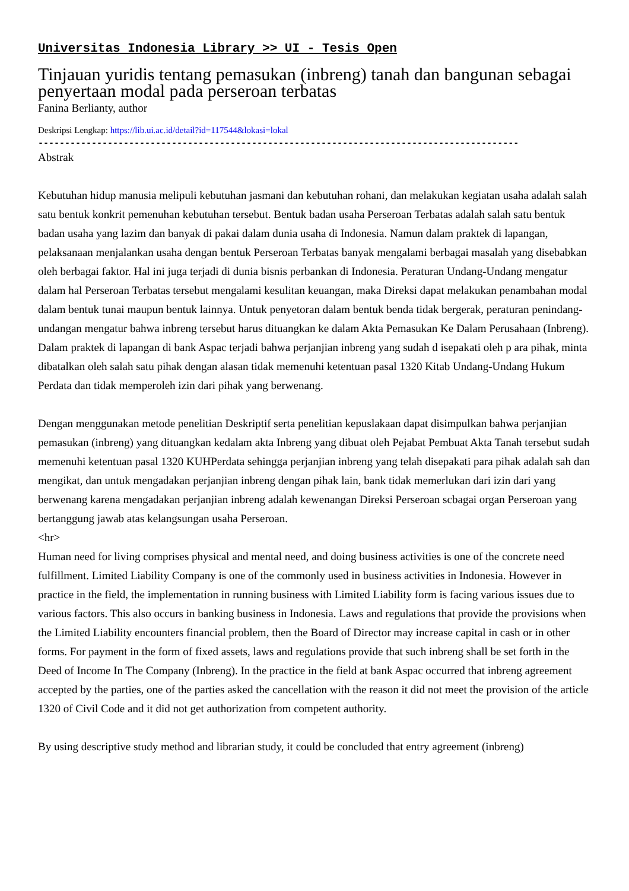Universitas Indonesia Library >> UI - Tesis Open
Tinjauan yuridis tentang pemasukan (inbreng) tanah dan bangunan sebagai penyertaan modal pada perseroan terbatas
Fanina Berlianty, author
Deskripsi Lengkap: https://lib.ui.ac.id/detail?id=117544&lokasi=lokal
------------------------------------------------------------------------------------------
Abstrak
Kebutuhan hidup manusia melipuli kebutuhan jasmani dan kebutuhan rohani, dan melakukan kegiatan usaha adalah salah satu bentuk konkrit pemenuhan kebutuhan tersebut. Bentuk badan usaha Perseroan Terbatas adalah salah satu bentuk badan usaha yang lazim dan banyak di pakai dalam dunia usaha di Indonesia. Namun dalam praktek di lapangan, pelaksanaan menjalankan usaha dengan bentuk Perseroan Terbatas banyak mengalami berbagai masalah yang disebabkan oleh berbagai faktor. Hal ini juga terjadi di dunia bisnis perbankan di Indonesia. Peraturan Undang-Undang mengatur dalam hal Perseroan Terbatas tersebut mengalami kesulitan keuangan, maka Direksi dapat melakukan penambahan modal dalam bentuk tunai maupun bentuk lainnya. Untuk penyetoran dalam bentuk benda tidak bergerak, peraturan penindang-undangan mengatur bahwa inbreng tersebut harus dituangkan ke dalam Akta Pemasukan Ke Dalam Perusahaan (Inbreng). Dalam praktek di lapangan di bank Aspac terjadi bahwa perjanjian inbreng yang sudah d isepakati oleh p ara pihak, minta dibatalkan oleh salah satu pihak dengan alasan tidak memenuhi ketentuan pasal 1320 Kitab Undang-Undang Hukum Perdata dan tidak memperoleh izin dari pihak yang berwenang.
Dengan menggunakan metode penelitian Deskriptif serta penelitian kepuslakaan dapat disimpulkan bahwa perjanjian pemasukan (inbreng) yang dituangkan kedalam akta Inbreng yang dibuat oleh Pejabat Pembuat Akta Tanah tersebut sudah memenuhi ketentuan pasal 1320 KUHPerdata sehingga perjanjian inbreng yang telah disepakati para pihak adalah sah dan mengikat, dan untuk mengadakan perjanjian inbreng dengan pihak lain, bank tidak memerlukan dari izin dari yang berwenang karena mengadakan perjanjian inbreng adalah kewenangan Direksi Perseroan scbagai organ Perseroan yang bertanggung jawab atas kelangsungan usaha Perseroan.
<hr>
Human need for living comprises physical and mental need, and doing business activities is one of the concrete need fulfillment. Limited Liability Company is one of the commonly used in business activities in Indonesia. However in practice in the field, the implementation in running business with Limited Liability form is facing various issues due to various factors. This also occurs in banking business in Indonesia. Laws and regulations that provide the provisions when the Limited Liability encounters financial problem, then the Board of Director may increase capital in cash or in other forms. For payment in the form of fixed assets, laws and regulations provide that such inbreng shall be set forth in the Deed of Income In The Company (Inbreng). In the practice in the field at bank Aspac occurred that inbreng agreement accepted by the parties, one of the parties asked the cancellation with the reason it did not meet the provision of the article 1320 of Civil Code and it did not get authorization from competent authority.
By using descriptive study method and librarian study, it could be concluded that entry agreement (inbreng)